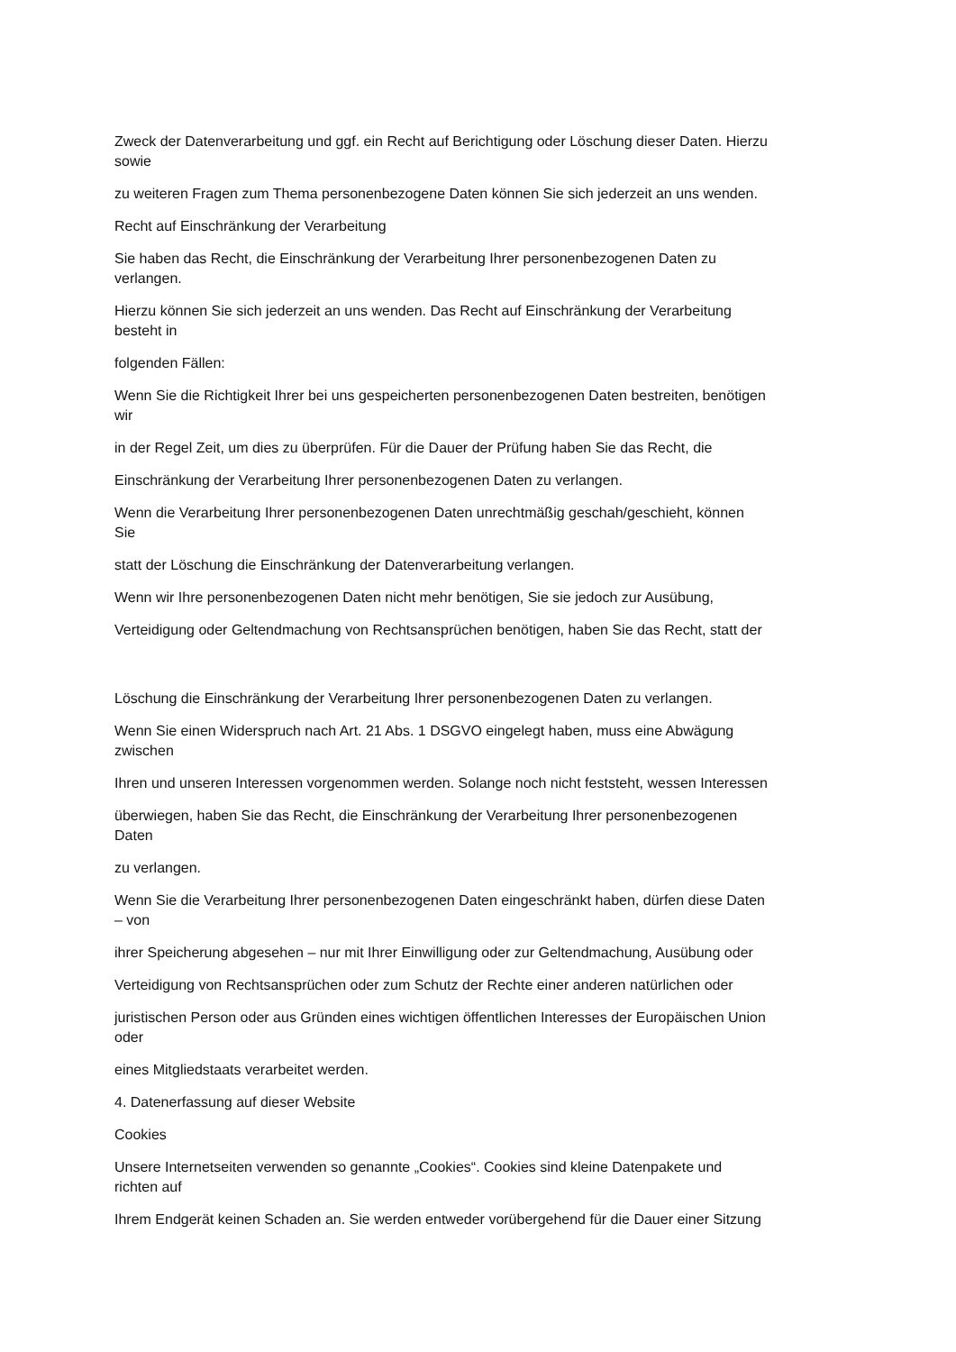Zweck der Datenverarbeitung und ggf. ein Recht auf Berichtigung oder Löschung dieser Daten. Hierzu
sowie
zu weiteren Fragen zum Thema personenbezogene Daten können Sie sich jederzeit an uns wenden.
Recht auf Einschränkung der Verarbeitung
Sie haben das Recht, die Einschränkung der Verarbeitung Ihrer personenbezogenen Daten zu
verlangen.
Hierzu können Sie sich jederzeit an uns wenden. Das Recht auf Einschränkung der Verarbeitung
besteht in
folgenden Fällen:
Wenn Sie die Richtigkeit Ihrer bei uns gespeicherten personenbezogenen Daten bestreiten, benötigen
wir
in der Regel Zeit, um dies zu überprüfen. Für die Dauer der Prüfung haben Sie das Recht, die
Einschränkung der Verarbeitung Ihrer personenbezogenen Daten zu verlangen.
Wenn die Verarbeitung Ihrer personenbezogenen Daten unrechtmäßig geschah/geschieht, können
Sie
statt der Löschung die Einschränkung der Datenverarbeitung verlangen.
Wenn wir Ihre personenbezogenen Daten nicht mehr benötigen, Sie sie jedoch zur Ausübung,
Verteidigung oder Geltendmachung von Rechtsansprüchen benötigen, haben Sie das Recht, statt der
Löschung die Einschränkung der Verarbeitung Ihrer personenbezogenen Daten zu verlangen.
Wenn Sie einen Widerspruch nach Art. 21 Abs. 1 DSGVO eingelegt haben, muss eine Abwägung
zwischen
Ihren und unseren Interessen vorgenommen werden. Solange noch nicht feststeht, wessen Interessen
überwiegen, haben Sie das Recht, die Einschränkung der Verarbeitung Ihrer personenbezogenen
Daten
zu verlangen.
Wenn Sie die Verarbeitung Ihrer personenbezogenen Daten eingeschränkt haben, dürfen diese Daten
– von
ihrer Speicherung abgesehen – nur mit Ihrer Einwilligung oder zur Geltendmachung, Ausübung oder
Verteidigung von Rechtsansprüchen oder zum Schutz der Rechte einer anderen natürlichen oder
juristischen Person oder aus Gründen eines wichtigen öffentlichen Interesses der Europäischen Union
oder
eines Mitgliedstaats verarbeitet werden.
4. Datenerfassung auf dieser Website
Cookies
Unsere Internetseiten verwenden so genannte „Cookies“. Cookies sind kleine Datenpakete und
richten auf
Ihrem Endgerät keinen Schaden an. Sie werden entweder vorübergehend für die Dauer einer Sitzung